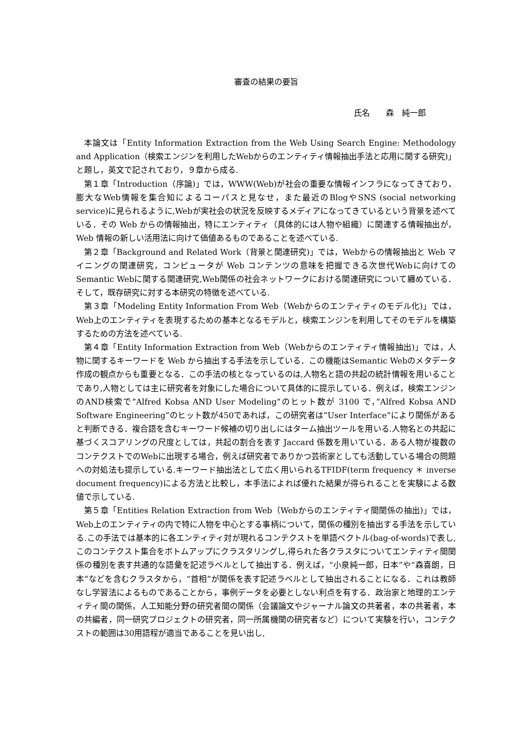審査の結果の要旨
氏名　　森　純一郎
本論文は「Entity Information Extraction from the Web Using Search Engine: Methodology and Application（検索エンジンを利用したWebからのエンティティ情報抽出手法と応用に関する研究)」と題し，英文で記されており，９章から成る.
第１章「Introduction（序論)」では，WWW(Web)が社会の重要な情報インフラになってきており，膨大なWeb情報を集合知によるコーパスと見なせ，また最近のBlogやSNS (social networking service)に見られるように,Webが実社会の状況を反映するメディアになってきているという背景を述べている．その Web からの情報抽出，特にエンティティ（具体的には人物や組織）に関連する情報抽出が，Web 情報の新しい活用法に向けて価値あるものであることを述べている.
第２章「Background and Related Work（背景と関連研究)」では，Webからの情報抽出と Web マイニングの関連研究，コンピュータが Web コンテンツの意味を把握できる次世代Webに向けてのSemantic Webに関する関連研究,Web関係の社会ネットワークにおける関連研究について纏めている．そして，既存研究に対する本研究の特徴を述べている.
第３章「Modeling Entity Information From Web（Webからのエンティティのモデル化)」では，Web上のエンティティを表現するための基本となるモデルと，検索エンジンを利用してそのモデルを構築するための方法を述べている.
第４章「Entity Information Extraction from Web（Webからのエンティティ情報抽出)」では，人物に関するキーワードを Web から抽出する手法を示している．この機能はSemantic Webのメタデータ作成の観点からも重要となる．この手法の核となっているのは,人物名と語の共起の統計情報を用いることであり,人物としては主に研究者を対象にした場合について具体的に提示している．例えば，検索エンジンのAND検索で”Alfred Kobsa AND User Modeling”のヒット数が 3100 で，”Alfred Kobsa AND Software Engineering”のヒット数が450であれば，この研究者は”User Interface”により関係があると判断できる．複合語を含むキーワード候補の切り出しにはターム抽出ツールを用いる.人物名との共起に基づくスコアリングの尺度としては，共起の割合を表す Jaccard 係数を用いている．ある人物が複数のコンテクストでのWebに出現する場合，例えば研究者でありかつ芸術家としても活動している場合の問題への対処法も提示している.キーワード抽出法として広く用いられるTFIDF(term frequency ＊ inverse document frequency)による方法と比較し，本手法によれば優れた結果が得られることを実験による数値で示している.
第５章「Entities Relation Extraction from Web（Webからのエンティティ間関係の抽出)」では，Web上のエンティティの内で特に人物を中心とする事柄について，関係の種別を抽出する手法を示している.この手法では基本的に各エンティティ対が現れるコンテクストを単語ベクトル(bag-of-words)で表し,このコンテクスト集合をボトムアップにクラスタリングし,得られた各クラスタについてエンティティ間関係の種別を表す共通的な語彙を記述ラベルとして抽出する．例えば，“小泉純一郎，日本”や“森喜朗，日本”などを含むクラスタから，“首相”が関係を表す記述ラベルとして抽出されることになる．これは教師なし学習法によるものであることから，事例データを必要としない利点を有する．政治家と地理的エンティティ間の関係，人工知能分野の研究者間の関係（会議論文やジャーナル論文の共著者，本の共著者，本の共編者，同一研究プロジェクトの研究者，同一所属機関の研究者など）について実験を行い，コンテクストの範囲は30用語程が適当であることを見い出し,